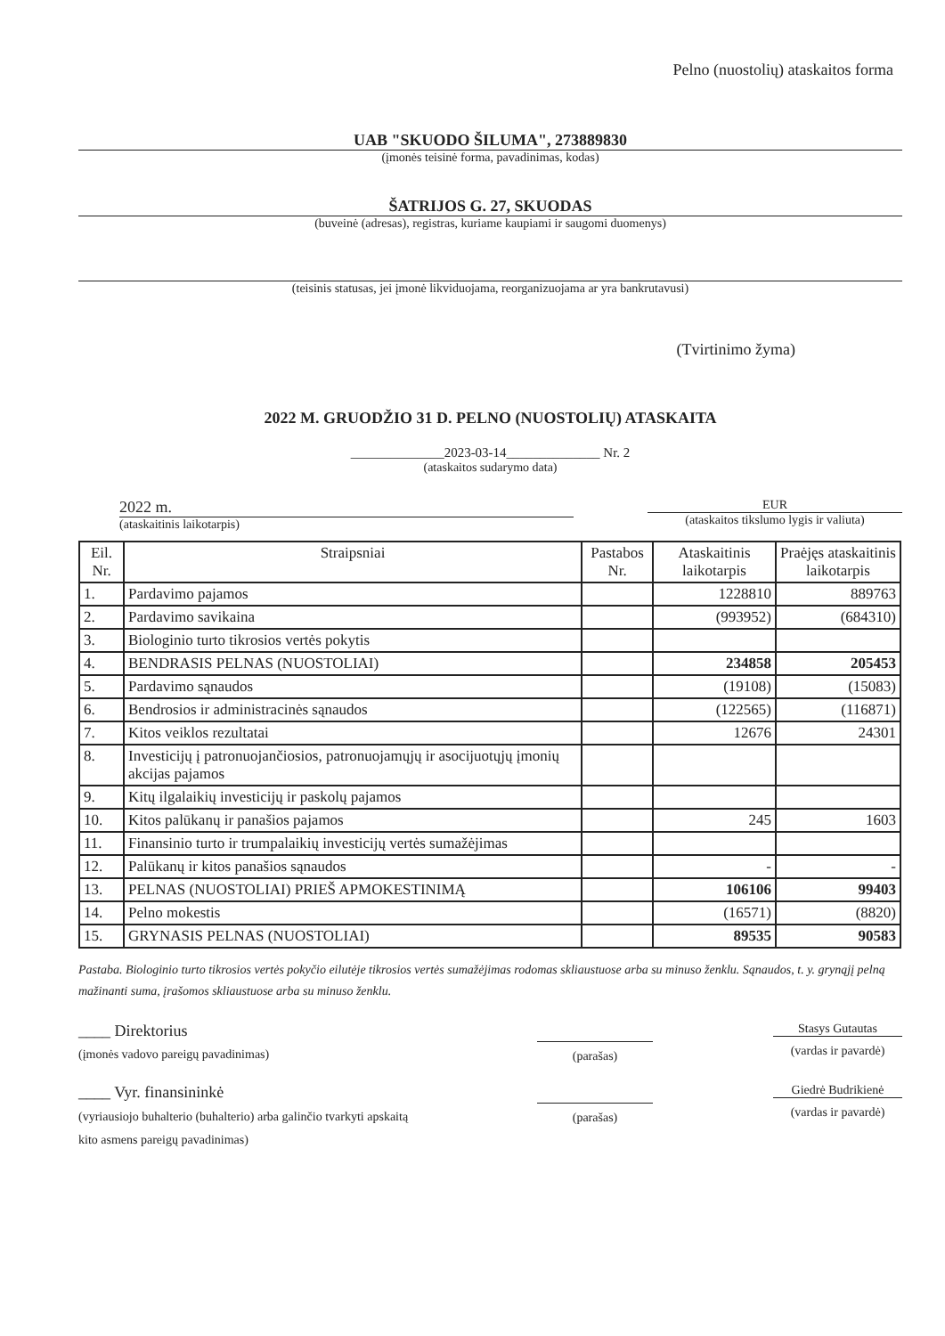Pelno (nuostolių) ataskaitos forma
UAB "SKUODO ŠILUMA", 273889830
(įmonės teisinė forma, pavadinimas, kodas)
ŠATRIJOS G. 27, SKUODAS
(buveinė (adresas), registras, kuriame kaupiami ir saugomi duomenys)
(teisinis statusas, jei įmonė likviduojama, reorganizuojama ar yra bankrutavusi)
(Tvirtinimo žyma)
2022 M. GRUODŽIO 31 D. PELNO (NUOSTOLIŲ) ATASKAITA
______________2023-03-14______________ Nr. 2
(ataskaitos sudarymo data)
2022 m.
(ataskaitinis laikotarpis)
EUR
(ataskaitos tikslumo lygis ir valiuta)
| Eil. Nr. | Straipsniai | Pastabos Nr. | Ataskaitinis laikotarpis | Praėjęs ataskaitinis laikotarpis |
| --- | --- | --- | --- | --- |
| 1. | Pardavimo pajamos | | 1228810 | 889763 |
| 2. | Pardavimo savikaina | | (993952) | (684310) |
| 3. | Biologinio turto tikrosios vertės pokytis | | | |
| 4. | BENDRASIS PELNAS (NUOSTOLIAI) | | 234858 | 205453 |
| 5. | Pardavimo sąnaudos | | (19108) | (15083) |
| 6. | Bendrosios ir administracinės sąnaudos | | (122565) | (116871) |
| 7. | Kitos veiklos rezultatai | | 12676 | 24301 |
| 8. | Investicijų į patronuojančiosios, patronuojamųjų ir asocijuotųjų įmonių akcijas pajamos | | | |
| 9. | Kitų ilgalaikių investicijų ir paskolų pajamos | | | |
| 10. | Kitos palūkanų ir panašios pajamos | | 245 | 1603 |
| 11. | Finansinio turto ir trumpalaikių investicijų vertės sumažėjimas | | | |
| 12. | Palūkanų ir kitos panašios sąnaudos | | - | - |
| 13. | PELNAS (NUOSTOLIAI) PRIEŠ APMOKESTINIMĄ | | 106106 | 99403 |
| 14. | Pelno mokestis | | (16571) | (8820) |
| 15. | GRYNASIS PELNAS (NUOSTOLIAI) | | 89535 | 90583 |
Pastaba. Biologinio turto tikrosios vertės pokyčio eilutėje tikrosios vertės sumažėjimas rodomas skliaustuose arba su minuso ženklu. Sąnaudos, t. y. grynąjį pelną mažinanti suma, įrašomos skliaustuose arba su minuso ženklu.
____ Direktorius
(įmonės vadovo pareigų pavadinimas)
(parašas)
Stasys Gutautas
(vardas ir pavardė)
____ Vyr. finansininkė
(vyriausiojo buhalterio (buhalterio) arba galinčio tvarkyti apskaitą kito asmens pareigų pavadinimas)
(parašas)
Giedrė Budrikienė
(vardas ir pavardė)